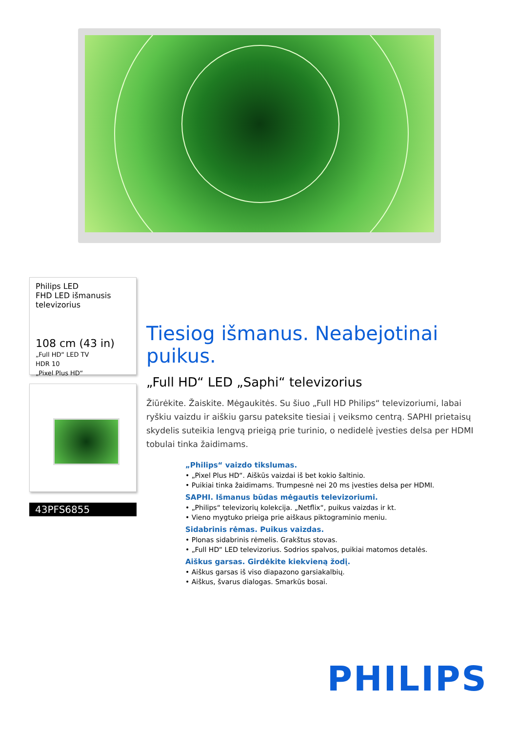Philips LED
FHD LED išmanusis televizorius
108 cm (43 in)
„Full HD“ LED TV
HDR 10
„Pixel Plus HD“
43PFS6855
Tiesiog išmanus. Neabejotinai puikus.
„Full HD“ LED „Saphi“ televizorius
Žiūrėkite. Žaiskite. Mėgaukitės. Su šiuo „Full HD Philips“ televizoriumi, labai ryškiu vaizdu ir aiškiu garsu pateksite tiesiai į veiksmo centrą. SAPHI prietaisų skydelis suteikia lengvą prieigą prie turinio, o nedidelė įvesties delsa per HDMI tobulai tinka žaidimams.
„Philips“ vaizdo tikslumas.
• „Pixel Plus HD“. Aiškūs vaizdai iš bet kokio šaltinio.
• Puikiai tinka žaidimams. Trumpesnė nei 20 ms įvesties delsa per HDMI.
SAPHI. Išmanus būdas mėgautis televizoriumi.
• „Philips“ televizorių kolekcija. „Netflix“, puikus vaizdas ir kt.
• Vieno mygtuko prieiga prie aiškaus piktograminio meniu.
Sidabrinis rėmas. Puikus vaizdas.
• Plonas sidabrinis rėmelis. Grakštus stovas.
• „Full HD“ LED televizorius. Sodrios spalvos, puikiai matomos detalės.
Aiškus garsas. Girdėkite kiekvieną žodį.
• Aiškus garsas iš viso diapazono garsiakalbių.
• Aiškus, švarus dialogas. Smarkūs bosai.
PHILIPS